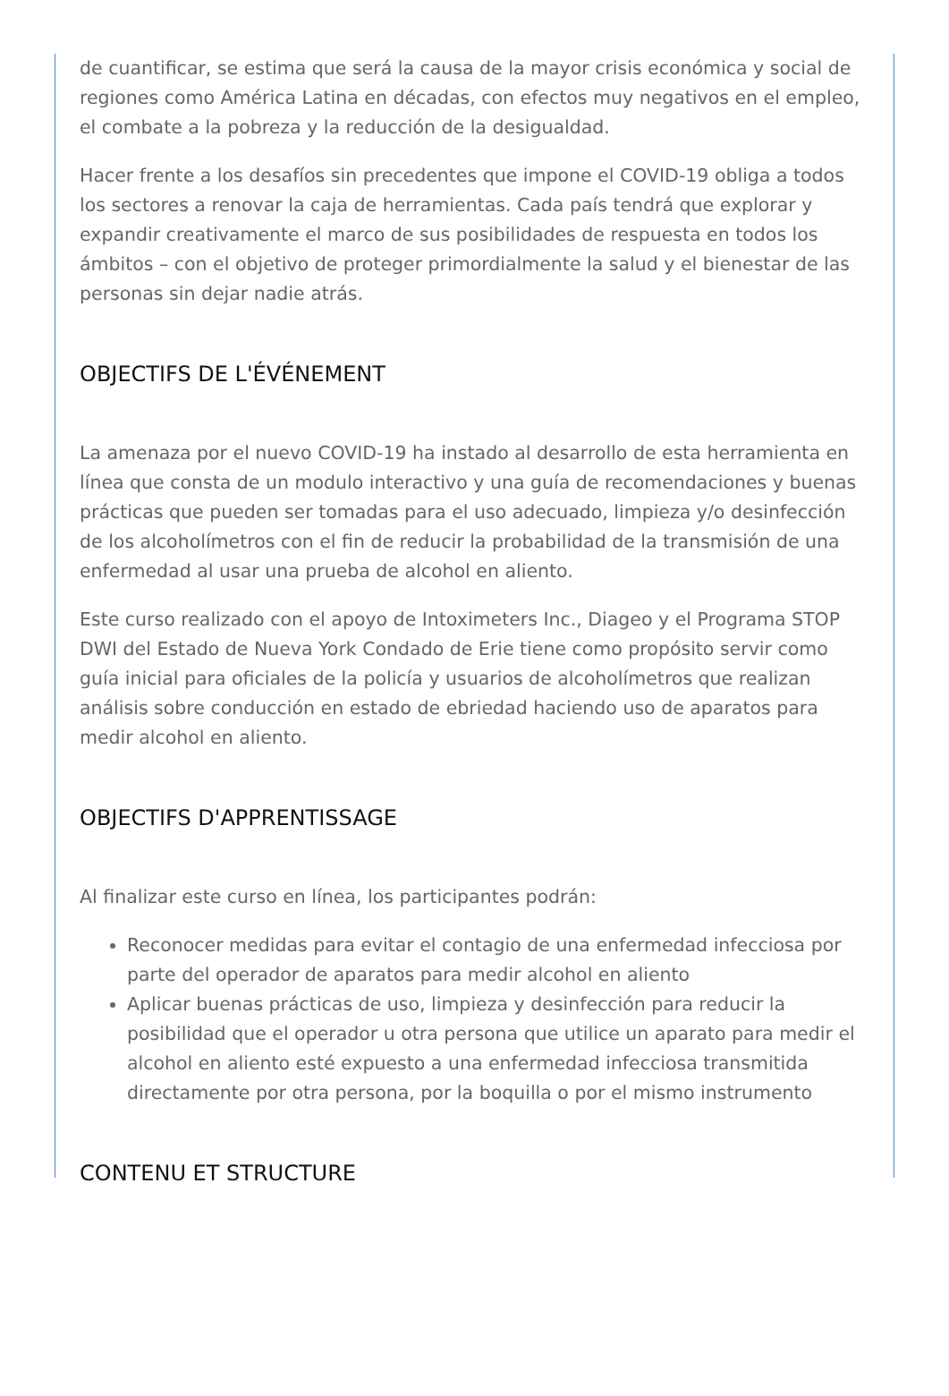de cuantificar, se estima que será la causa de la mayor crisis económica y social de regiones como América Latina en décadas, con efectos muy negativos en el empleo, el combate a la pobreza y la reducción de la desigualdad.
Hacer frente a los desafíos sin precedentes que impone el COVID-19 obliga a todos los sectores a renovar la caja de herramientas. Cada país tendrá que explorar y expandir creativamente el marco de sus posibilidades de respuesta en todos los ámbitos – con el objetivo de proteger primordialmente la salud y el bienestar de las personas sin dejar nadie atrás.
OBJECTIFS DE L'ÉVÉNEMENT
La amenaza por el nuevo COVID-19 ha instado al desarrollo de esta herramienta en línea que consta de un modulo interactivo y una guía de recomendaciones y buenas prácticas que pueden ser tomadas para el uso adecuado, limpieza y/o desinfección de los alcoholímetros con el fin de reducir la probabilidad de la transmisión de una enfermedad al usar una prueba de alcohol en aliento.
Este curso realizado con el apoyo de Intoximeters Inc., Diageo y el Programa STOP DWI del Estado de Nueva York Condado de Erie tiene como propósito servir como guía inicial para oficiales de la policía y usuarios de alcoholímetros que realizan análisis sobre conducción en estado de ebriedad haciendo uso de aparatos para medir alcohol en aliento.
OBJECTIFS D'APPRENTISSAGE
Al finalizar este curso en línea, los participantes podrán:
Reconocer medidas para evitar el contagio de una enfermedad infecciosa por parte del operador de aparatos para medir alcohol en aliento
Aplicar buenas prácticas de uso, limpieza y desinfección para reducir la posibilidad que el operador u otra persona que utilice un aparato para medir el alcohol en aliento esté expuesto a una enfermedad infecciosa transmitida directamente por otra persona, por la boquilla o por el mismo instrumento
CONTENU ET STRUCTURE